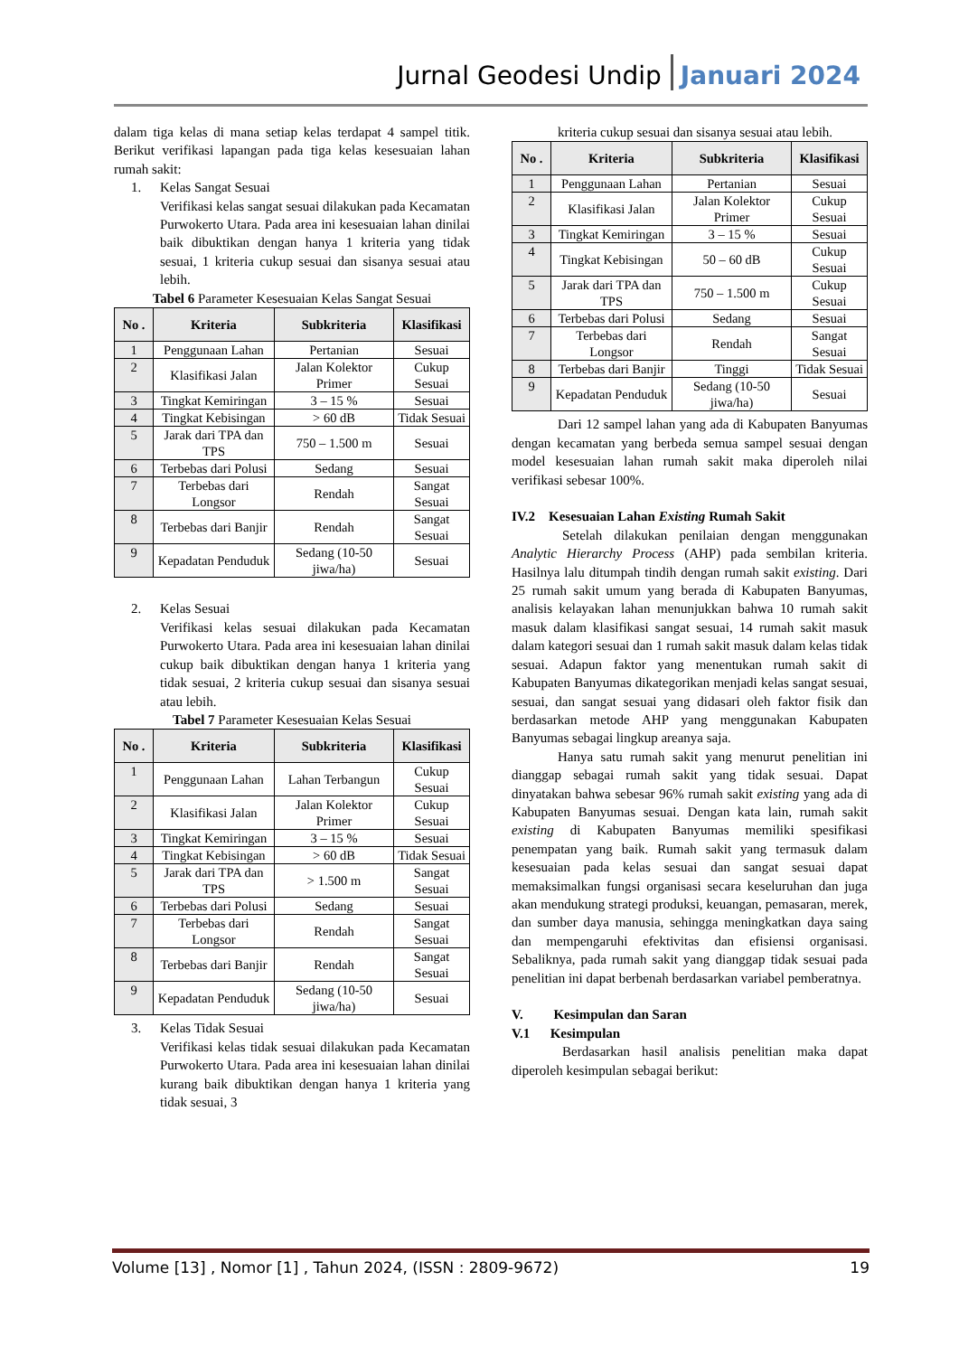Jurnal Geodesi Undip Januari 2024
dalam tiga kelas di mana setiap kelas terdapat 4 sampel titik. Berikut verifikasi lapangan pada tiga kelas kesesuaian lahan rumah sakit:
1. Kelas Sangat Sesuai
Verifikasi kelas sangat sesuai dilakukan pada Kecamatan Purwokerto Utara. Pada area ini kesesuaian lahan dinilai baik dibuktikan dengan hanya 1 kriteria yang tidak sesuai, 1 kriteria cukup sesuai dan sisanya sesuai atau lebih.
Tabel 6 Parameter Kesesuaian Kelas Sangat Sesuai
| No . | Kriteria | Subkriteria | Klasifikasi |
| --- | --- | --- | --- |
| 1 | Penggunaan Lahan | Pertanian | Sesuai |
| 2 | Klasifikasi Jalan | Jalan Kolektor Primer | Cukup Sesuai |
| 3 | Tingkat Kemiringan | 3 – 15 % | Sesuai |
| 4 | Tingkat Kebisingan | > 60 dB | Tidak Sesuai |
| 5 | Jarak dari TPA dan TPS | 750 – 1.500 m | Sesuai |
| 6 | Terbebas dari Polusi | Sedang | Sesuai |
| 7 | Terbebas dari Longsor | Rendah | Sangat Sesuai |
| 8 | Terbebas dari Banjir | Rendah | Sangat Sesuai |
| 9 | Kepadatan Penduduk | Sedang (10-50 jiwa/ha) | Sesuai |
2. Kelas Sesuai
Verifikasi kelas sesuai dilakukan pada Kecamatan Purwokerto Utara. Pada area ini kesesuaian lahan dinilai cukup baik dibuktikan dengan hanya 1 kriteria yang tidak sesuai, 2 kriteria cukup sesuai dan sisanya sesuai atau lebih.
Tabel 7 Parameter Kesesuaian Kelas Sesuai
| No . | Kriteria | Subkriteria | Klasifikasi |
| --- | --- | --- | --- |
| 1 | Penggunaan Lahan | Lahan Terbangun | Cukup Sesuai |
| 2 | Klasifikasi Jalan | Jalan Kolektor Primer | Cukup Sesuai |
| 3 | Tingkat Kemiringan | 3 – 15 % | Sesuai |
| 4 | Tingkat Kebisingan | > 60 dB | Tidak Sesuai |
| 5 | Jarak dari TPA dan TPS | > 1.500 m | Sangat Sesuai |
| 6 | Terbebas dari Polusi | Sedang | Sesuai |
| 7 | Terbebas dari Longsor | Rendah | Sangat Sesuai |
| 8 | Terbebas dari Banjir | Rendah | Sangat Sesuai |
| 9 | Kepadatan Penduduk | Sedang (10-50 jiwa/ha) | Sesuai |
3. Kelas Tidak Sesuai
Verifikasi kelas tidak sesuai dilakukan pada Kecamatan Purwokerto Utara. Pada area ini kesesuaian lahan dinilai kurang baik dibuktikan dengan hanya 1 kriteria yang tidak sesuai, 3
kriteria cukup sesuai dan sisanya sesuai atau lebih.
| No . | Kriteria | Subkriteria | Klasifikasi |
| --- | --- | --- | --- |
| 1 | Penggunaan Lahan | Pertanian | Sesuai |
| 2 | Klasifikasi Jalan | Jalan Kolektor Primer | Cukup Sesuai |
| 3 | Tingkat Kemiringan | 3 – 15 % | Sesuai |
| 4 | Tingkat Kebisingan | 50 – 60 dB | Cukup Sesuai |
| 5 | Jarak dari TPA dan TPS | 750 – 1.500 m | Cukup Sesuai |
| 6 | Terbebas dari Polusi | Sedang | Sesuai |
| 7 | Terbebas dari Longsor | Rendah | Sangat Sesuai |
| 8 | Terbebas dari Banjir | Tinggi | Tidak Sesuai |
| 9 | Kepadatan Penduduk | Sedang (10-50 jiwa/ha) | Sesuai |
Dari 12 sampel lahan yang ada di Kabupaten Banyumas dengan kecamatan yang berbeda semua sampel sesuai dengan model kesesuaian lahan rumah sakit maka diperoleh nilai verifikasi sebesar 100%.
IV.2 Kesesuaian Lahan Existing Rumah Sakit
Setelah dilakukan penilaian dengan menggunakan Analytic Hierarchy Process (AHP) pada sembilan kriteria. Hasilnya lalu ditumpah tindih dengan rumah sakit existing. Dari 25 rumah sakit umum yang berada di Kabupaten Banyumas, analisis kelayakan lahan menunjukkan bahwa 10 rumah sakit masuk dalam klasifikasi sangat sesuai, 14 rumah sakit masuk dalam kategori sesuai dan 1 rumah sakit masuk dalam kelas tidak sesuai. Adapun faktor yang menentukan rumah sakit di Kabupaten Banyumas dikategorikan menjadi kelas sangat sesuai, sesuai, dan sangat sesuai yang didasari oleh faktor fisik dan berdasarkan metode AHP yang menggunakan Kabupaten Banyumas sebagai lingkup areanya saja.
Hanya satu rumah sakit yang menurut penelitian ini dianggap sebagai rumah sakit yang tidak sesuai. Dapat dinyatakan bahwa sebesar 96% rumah sakit existing yang ada di Kabupaten Banyumas sesuai. Dengan kata lain, rumah sakit existing di Kabupaten Banyumas memiliki spesifikasi penempatan yang baik. Rumah sakit yang termasuk dalam kesesuaian pada kelas sesuai dan sangat sesuai dapat memaksimalkan fungsi organisasi secara keseluruhan dan juga akan mendukung strategi produksi, keuangan, pemasaran, merek, dan sumber daya manusia, sehingga meningkatkan daya saing dan mempengaruhi efektivitas dan efisiensi organisasi. Sebaliknya, pada rumah sakit yang dianggap tidak sesuai pada penelitian ini dapat berbenah berdasarkan variabel pemberatnya.
V. Kesimpulan dan Saran
V.1 Kesimpulan
Berdasarkan hasil analisis penelitian maka dapat diperoleh kesimpulan sebagai berikut:
Volume [13] , Nomor [1] , Tahun 2024, (ISSN : 2809-9672) 19